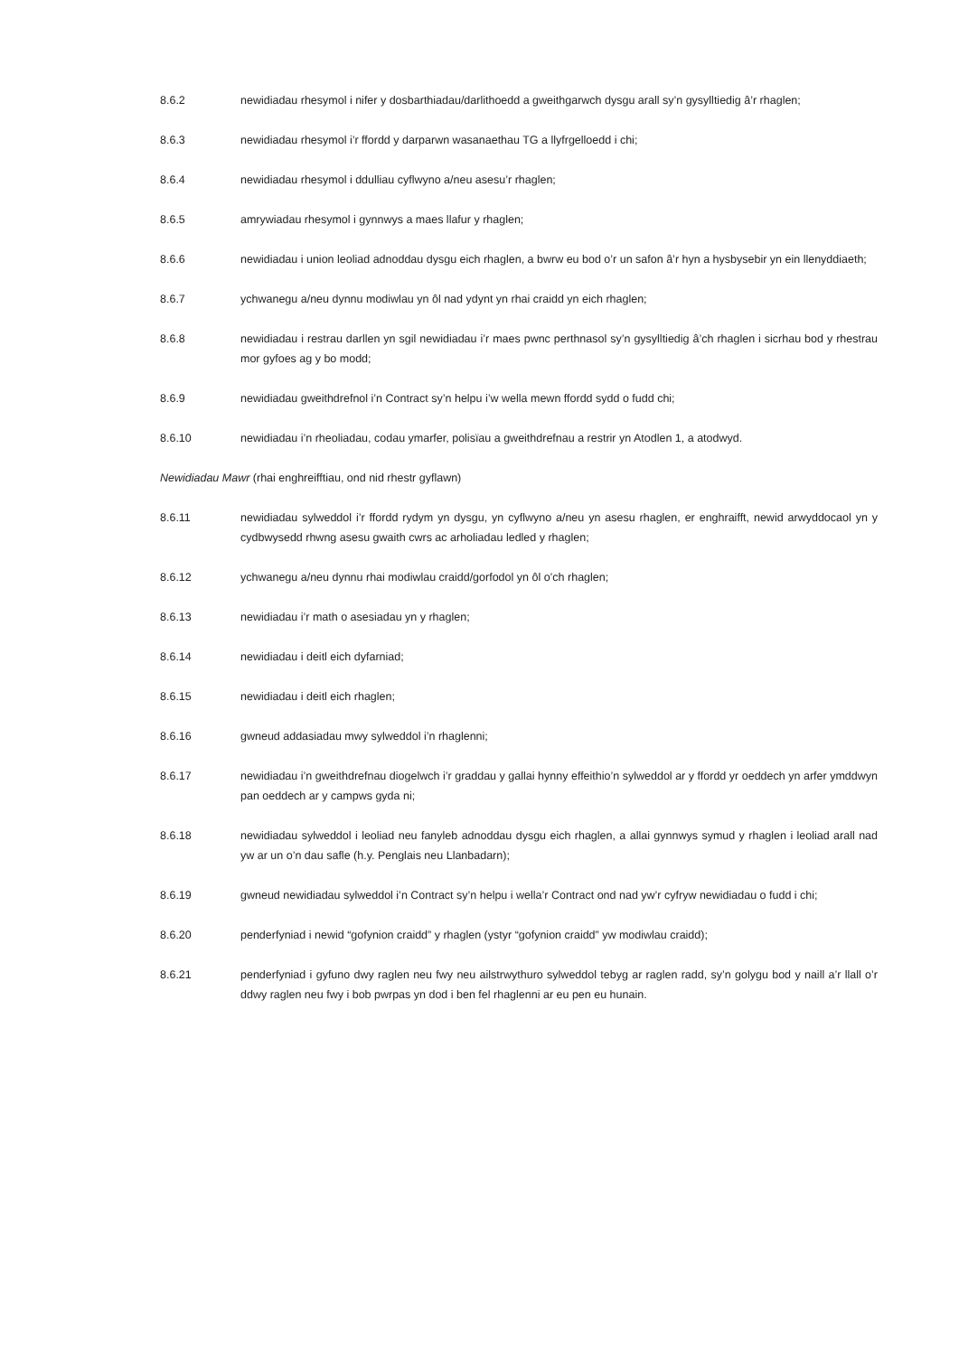8.6.2 newidiadau rhesymol i nifer y dosbarthiadau/darlithoedd a gweithgarwch dysgu arall sy’n gysylltiedig â’r rhaglen;
8.6.3 newidiadau rhesymol i’r ffordd y darparwn wasanaethau TG a llyfrgelloedd i chi;
8.6.4 newidiadau rhesymol i ddulliau cyflwyno a/neu asesu’r rhaglen;
8.6.5 amrywiadau rhesymol i gynnwys a maes llafur y rhaglen;
8.6.6 newidiadau i union leoliad adnoddau dysgu eich rhaglen, a bwrw eu bod o’r un safon â’r hyn a hysbysebir yn ein llenyddiaeth;
8.6.7 ychwanegu a/neu dynnu modiwlau yn ôl nad ydynt yn rhai craidd yn eich rhaglen;
8.6.8 newidiadau i restrau darllen yn sgil newidiadau i’r maes pwnc perthnasol sy’n gysylltiedig â’ch rhaglen i sicrhau bod y rhestrau mor gyfoes ag y bo modd;
8.6.9 newidiadau gweithdrefnol i’n Contract sy’n helpu i’w wella mewn ffordd sydd o fudd chi;
8.6.10 newidiadau i’n rheoliadau, codau ymarfer, polisïau a gweithdrefnau a restrir yn Atodlen 1, a atodwyd.
Newidiadau Mawr (rhai enghreifftiau, ond nid rhestr gyflawn)
8.6.11 newidiadau sylweddol i’r ffordd rydym yn dysgu, yn cyflwyno a/neu yn asesu rhaglen, er enghraifft, newid arwyddocaol yn y cydbwysedd rhwng asesu gwaith cwrs ac arholiadau ledled y rhaglen;
8.6.12 ychwanegu a/neu dynnu rhai modiwlau craidd/gorfodol yn ôl o’ch rhaglen;
8.6.13 newidiadau i’r math o asesiadau yn y rhaglen;
8.6.14 newidiadau i deitl eich dyfarniad;
8.6.15 newidiadau i deitl eich rhaglen;
8.6.16 gwneud addasiadau mwy sylweddol i’n rhaglenni;
8.6.17 newidiadau i’n gweithdrefnau diogelwch i’r graddau y gallai hynny effeithio’n sylweddol ar y ffordd yr oeddech yn arfer ymddwyn pan oeddech ar y campws gyda ni;
8.6.18 newidiadau sylweddol i leoliad neu fanyleb adnoddau dysgu eich rhaglen, a allai gynnwys symud y rhaglen i leoliad arall nad yw ar un o’n dau safle (h.y. Penglais neu Llanbadarn);
8.6.19 gwneud newidiadau sylweddol i’n Contract sy’n helpu i wella’r Contract ond nad yw’r cyfryw newidiadau o fudd i chi;
8.6.20 penderfyniad i newid “gofynion craidd” y rhaglen (ystyr “gofynion craidd” yw modiwlau craidd);
8.6.21 penderfyniad i gyfuno dwy raglen neu fwy neu ailstrwythuro sylweddol tebyg ar raglen radd, sy’n golygu bod y naill a’r llall o’r ddwy raglen neu fwy i bob pwrpas yn dod i ben fel rhaglenni ar eu pen eu hunain.